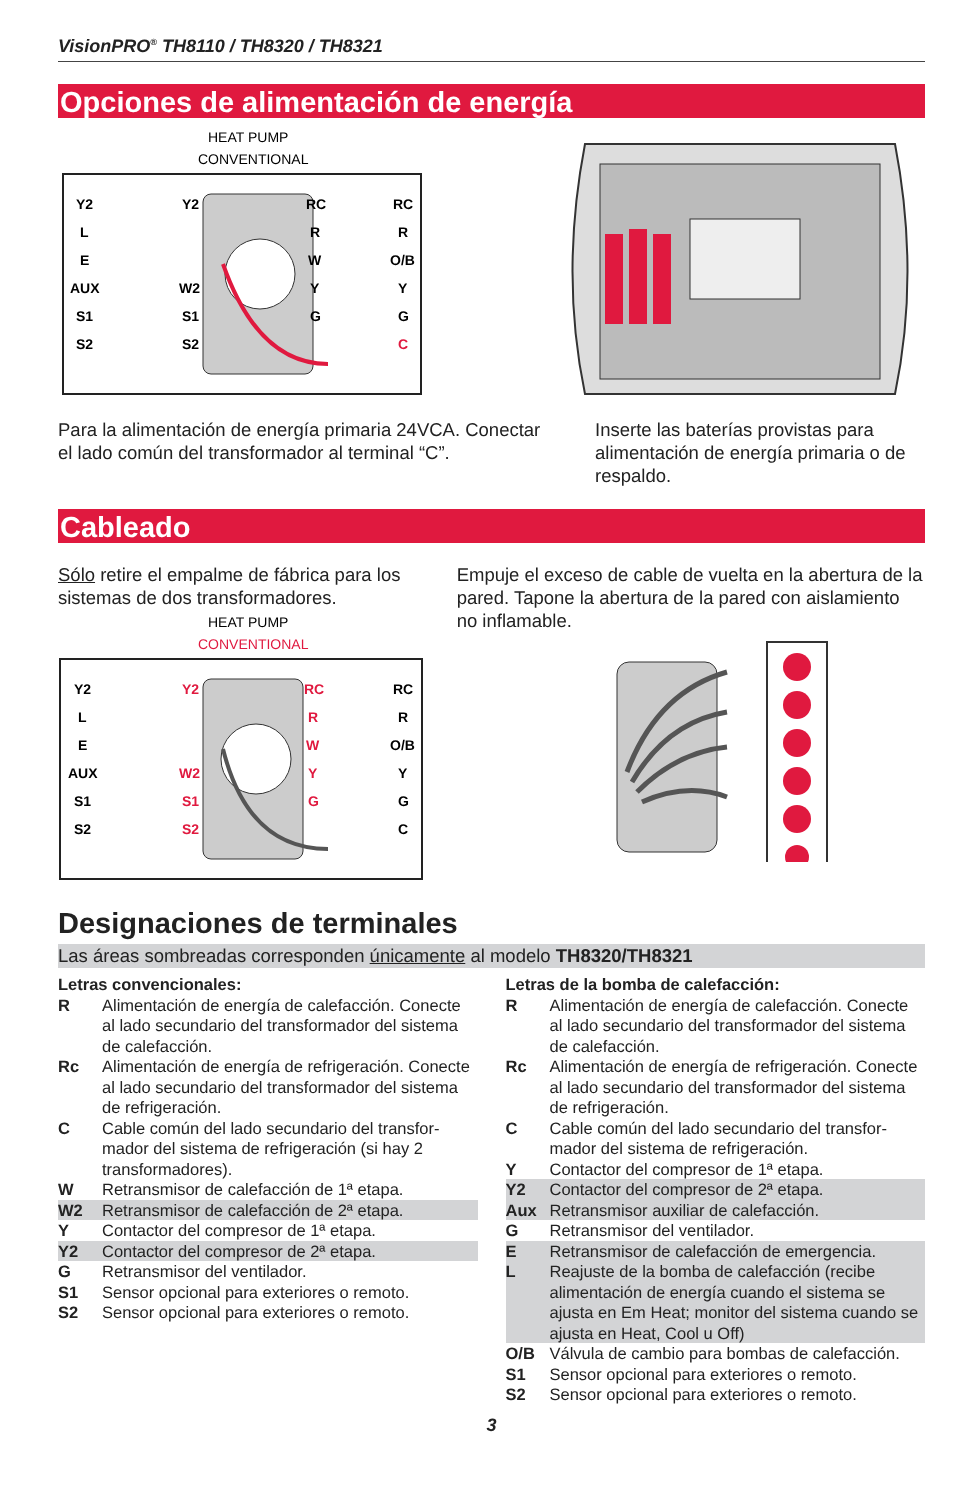VisionPRO<sup>®</sup> TH8110 / TH8320 / TH8321
Opciones de alimentación de energía
HEAT PUMP
CONVENTIONAL
Y2
L
E
AUX
S1
S2
Y2
W2
S1
S2
RC
R
W
Y
G
RC
R
O/B
Y
G
C
Para la alimentación de energía primaria 24VCA. Conectar el lado común del transformador al terminal “C”.
Inserte las baterías provistas para alimentación de energía primaria o de respaldo.
Cableado
Sólo retire el empalme de fábrica para los sistemas de dos transformadores.
HEAT PUMP
CONVENTIONAL
Y2
L
E
AUX
S1
S2
Y2
W2
S1
S2
RC
R
W
Y
G
RC
R
O/B
Y
G
C
Empuje el exceso de cable de vuelta en la abertura de la pared. Tapone la abertura de la pared con aislamiento no inflamable.
Designaciones de terminales
Las áreas sombreadas corresponden únicamente al modelo TH8320/TH8321
Letras convencionales:
R Alimentación de energía de calefacción. Conecte al lado secundario del transformador del sistema de calefacción.
Rc Alimentación de energía de refrigeración. Conecte al lado secundario del transformador del sistema de refrigeración.
C Cable común del lado secundario del transfor­mador del sistema de refrigeración (si hay 2 transformadores).
W Retransmisor de calefacción de 1ª etapa.
W2 Retransmisor de calefacción de 2ª etapa.
Y Contactor del compresor de 1ª etapa.
Y2 Contactor del compresor de 2ª etapa.
G Retransmisor del ventilador.
S1 Sensor opcional para exteriores o remoto.
S2 Sensor opcional para exteriores o remoto.
Letras de la bomba de calefacción:
R Alimentación de energía de calefacción. Conecte al lado secundario del transformador del sistema de calefacción.
Rc Alimentación de energía de refrigeración. Conecte al lado secundario del transformador del sistema de refrigeración.
C Cable común del lado secundario del transfor­mador del sistema de refrigeración.
Y Contactor del compresor de 1ª etapa.
Y2 Contactor del compresor de 2ª etapa.
Aux Retransmisor auxiliar de calefacción.
G Retransmisor del ventilador.
E Retransmisor de calefacción de emergencia.
L Reajuste de la bomba de calefacción (recibe alimentación de energía cuando el sistema se ajusta en Em Heat; monitor del sistema cuan­do se ajusta en Heat, Cool u Off)
O/B Válvula de cambio para bombas de calefacción.
S1 Sensor opcional para exteriores o remoto.
S2 Sensor opcional para exteriores o remoto.
3